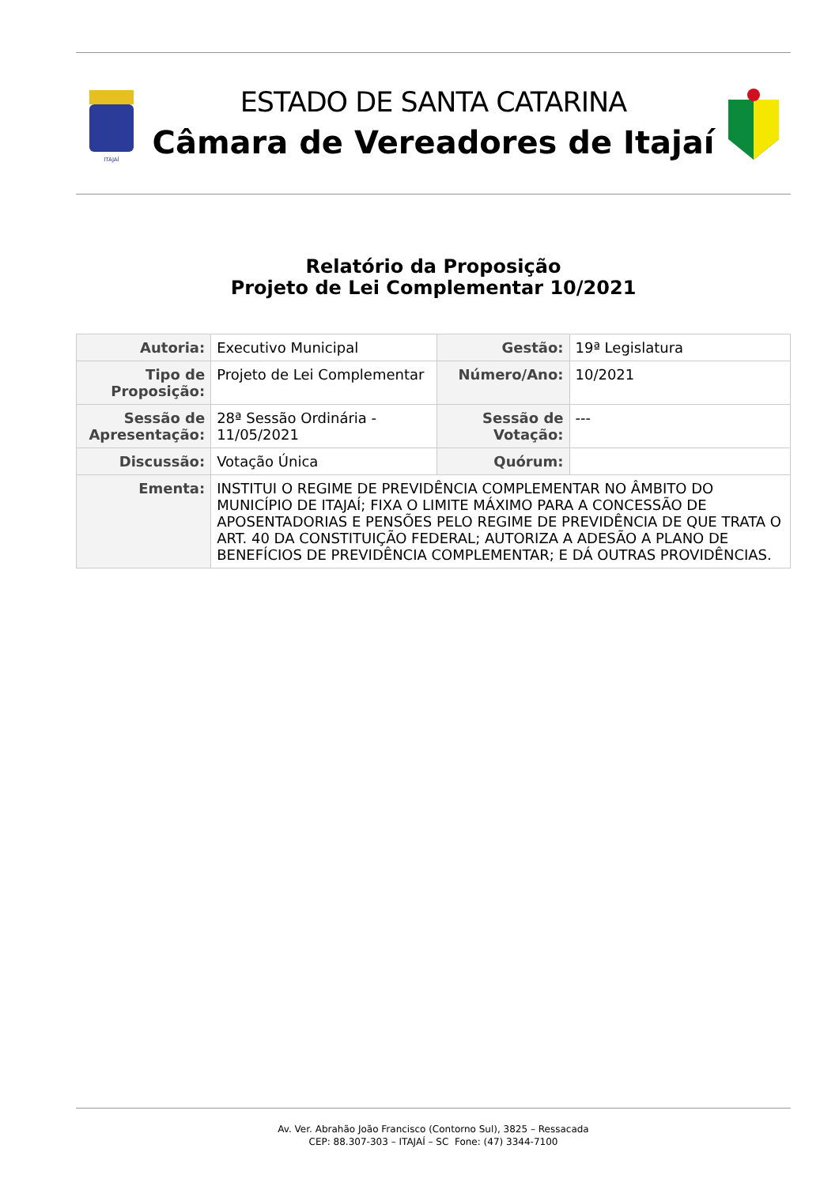ITAJAÍ
ESTADO DE SANTA CATARINA
Câmara de Vereadores de Itajaí
Relatório da Proposição
Projeto de Lei Complementar 10/2021
| Autoria: | Executivo Municipal | Gestão: | 19ª Legislatura |
| Tipo de Proposição: | Projeto de Lei Complementar | Número/Ano: | 10/2021 |
| Sessão de Apresentação: | 28ª Sessão Ordinária - 11/05/2021 | Sessão de Votação: | --- |
| Discussão: | Votação Única | Quórum: | |
| Ementa: | INSTITUI O REGIME DE PREVIDÊNCIA COMPLEMENTAR NO ÂMBITO DO MUNICÍPIO DE ITAJAÍ; FIXA O LIMITE MÁXIMO PARA A CONCESSÃO DE APOSENTADORIAS E PENSÕES PELO REGIME DE PREVIDÊNCIA DE QUE TRATA O ART. 40 DA CONSTITUIÇÃO FEDERAL; AUTORIZA A ADESÃO A PLANO DE BENEFÍCIOS DE PREVIDÊNCIA COMPLEMENTAR; E DÁ OUTRAS PROVIDÊNCIAS. | | |
Av. Ver. Abrahão João Francisco (Contorno Sul), 3825 – Ressacada
CEP: 88.307-303 – ITAJAÍ – SC Fone: (47) 3344-7100